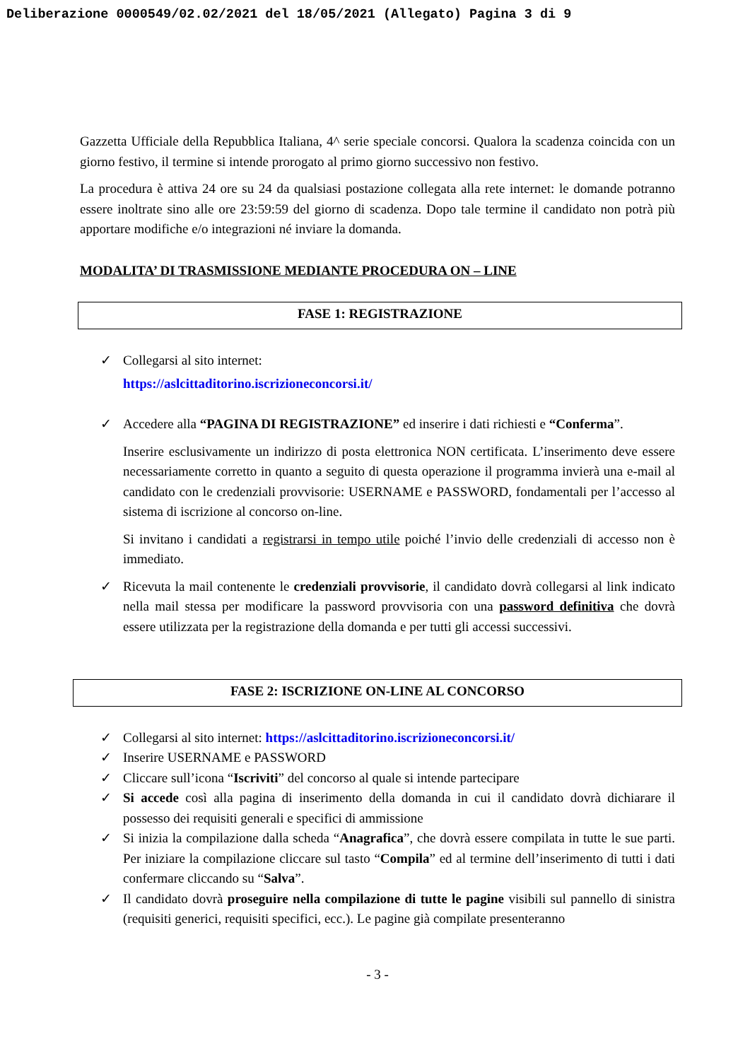Deliberazione 0000549/02.02/2021 del 18/05/2021 (Allegato) Pagina 3 di 9
Gazzetta Ufficiale della Repubblica Italiana, 4^ serie speciale concorsi. Qualora la scadenza coincida con un giorno festivo, il termine si intende prorogato al primo giorno successivo non festivo.
La procedura è attiva 24 ore su 24 da qualsiasi postazione collegata alla rete internet: le domande potranno essere inoltrate sino alle ore 23:59:59 del giorno di scadenza. Dopo tale termine il candidato non potrà più apportare modifiche e/o integrazioni né inviare la domanda.
MODALITA’ DI TRASMISSIONE MEDIANTE PROCEDURA ON – LINE
FASE 1: REGISTRAZIONE
✓ Collegarsi al sito internet:
https://aslcittaditorino.iscrizioneconcorsi.it/
✓
Accedere alla “PAGINA DI REGISTRAZIONE” ed inserire i dati richiesti e “Conferma”.
Inserire esclusivamente un indirizzo di posta elettronica NON certificata. L’inserimento deve essere necessariamente corretto in quanto a seguito di questa operazione il programma invierà una e-mail al candidato con le credenziali provvisorie: USERNAME e PASSWORD, fondamentali per l’accesso al sistema di iscrizione al concorso on-line.
Si invitano i candidati a registrarsi in tempo utile poiché l’invio delle credenziali di accesso non è immediato.
✓
Ricevuta la mail contenente le credenziali provvisorie, il candidato dovrà collegarsi al link indicato nella mail stessa per modificare la password provvisoria con una password definitiva che dovrà essere utilizzata per la registrazione della domanda e per tutti gli accessi successivi.
FASE 2: ISCRIZIONE ON-LINE AL CONCORSO
✓ Collegarsi al sito internet: https://aslcittaditorino.iscrizioneconcorsi.it/
✓ Inserire USERNAME e PASSWORD
✓ Cliccare sull’icona “Iscriviti” del concorso al quale si intende partecipare
✓ Si accede così alla pagina di inserimento della domanda in cui il candidato dovrà dichiarare il possesso dei requisiti generali e specifici di ammissione
✓ Si inizia la compilazione dalla scheda “Anagrafica”, che dovrà essere compilata in tutte le sue parti. Per iniziare la compilazione cliccare sul tasto “Compila” ed al termine dell’inserimento di tutti i dati confermare cliccando su “Salva”.
✓ Il candidato dovrà proseguire nella compilazione di tutte le pagine visibili sul pannello di sinistra (requisiti generici, requisiti specifici, ecc.). Le pagine già compilate presenteranno
- 3 -